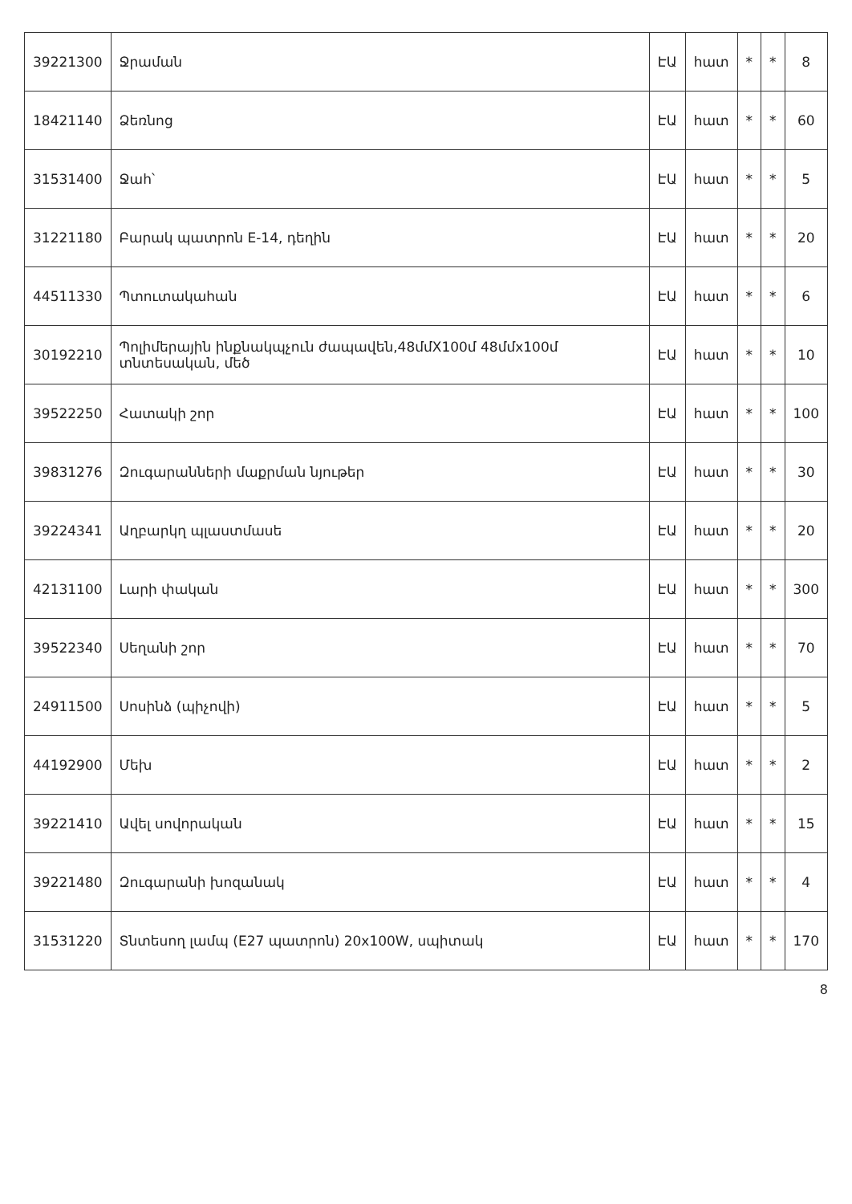| 39221300 | Ջրաման | ԷԱ | հատ | * | * | 8 |
| 18421140 | Ձեռնոց | ԷԱ | հատ | * | * | 60 |
| 31531400 | Ջահ՝ | ԷԱ | հատ | * | * | 5 |
| 31221180 | Բարակ պատրոն E-14, դեղին | ԷԱ | հատ | * | * | 20 |
| 44511330 | Պտուտակահան | ԷԱ | հատ | * | * | 6 |
| 30192210 | Պոլիմերային ինքնակպչուն ժապավեն,48մմX100մ 48մմx100մ տնտեսական, մեծ | ԷԱ | հատ | * | * | 10 |
| 39522250 | Հատակի շոր | ԷԱ | հատ | * | * | 100 |
| 39831276 | Զուգարանների մաքրման նյութեր | ԷԱ | հատ | * | * | 30 |
| 39224341 | Աղբարկղ պլաստմասե | ԷԱ | հատ | * | * | 20 |
| 42131100 | Լարի փական | ԷԱ | հատ | * | * | 300 |
| 39522340 | Սեղանի շոր | ԷԱ | հատ | * | * | 70 |
| 24911500 | Սոսինձ (պիչովի) | ԷԱ | հատ | * | * | 5 |
| 44192900 | Մեխ | ԷԱ | հատ | * | * | 2 |
| 39221410 | Ավել սովորական | ԷԱ | հատ | * | * | 15 |
| 39221480 | Զուգարանի խոզանակ | ԷԱ | հատ | * | * | 4 |
| 31531220 | Տնտեսող լամպ (E27 պատրոն) 20x100W, սպիտակ | ԷԱ | հատ | * | * | 170 |
8